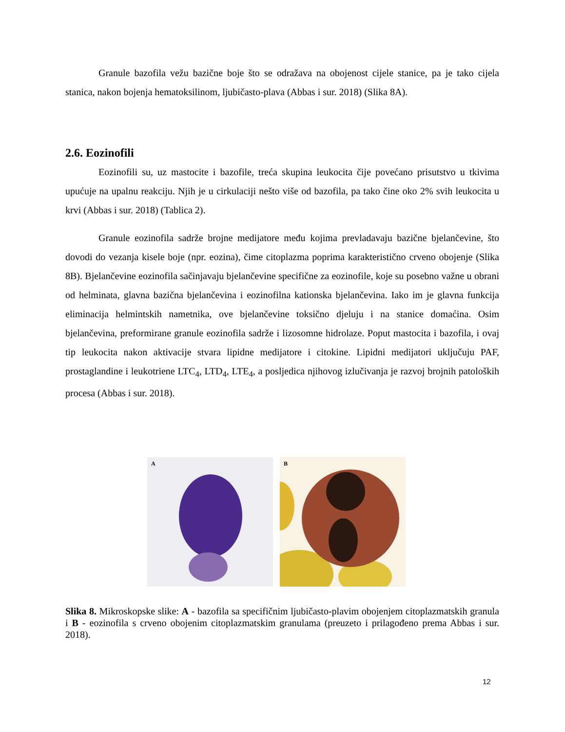Granule bazofila vežu bazične boje što se odražava na obojenost cijele stanice, pa je tako cijela stanica, nakon bojenja hematoksilinom, ljubičasto-plava (Abbas i sur. 2018) (Slika 8A).
2.6. Eozinofili
Eozinofili su, uz mastocite i bazofile, treća skupina leukocita čije povećano prisutstvo u tkivima upućuje na upalnu reakciju. Njih je u cirkulaciji nešto više od bazofila, pa tako čine oko 2% svih leukocita u krvi (Abbas i sur. 2018) (Tablica 2).
Granule eozinofila sadrže brojne medijatore među kojima prevladavaju bazične bjelančevine, što dovodi do vezanja kisele boje (npr. eozina), čime citoplazma poprima karakteristično crveno obojenje (Slika 8B). Bjelančevine eozinofila sačinjavaju bjelančevine specifične za eozinofile, koje su posebno važne u obrani od helminata, glavna bazična bjelančevina i eozinofilna kationska bjelančevina. Iako im je glavna funkcija eliminacija helmintskih nametnika, ove bjelančevine toksično djeluju i na stanice domaćina. Osim bjelančevina, preformirane granule eozinofila sadrže i lizosomne hidrolaze. Poput mastocita i bazofila, i ovaj tip leukocita nakon aktivacije stvara lipidne medijatore i citokine. Lipidni medijatori uključuju PAF, prostaglandine i leukotriene LTC<sub>4</sub>, LTD<sub>4</sub>, LTE<sub>4</sub>, a posljedica njihovog izlučivanja je razvoj brojnih patoloških procesa (Abbas i sur. 2018).
A
B
Slika 8. Mikroskopske slike: A - bazofila sa specifičnim ljubičasto-plavim obojenjem citoplazmatskih granula i B - eozinofila s crveno obojenim citoplazmatskim granulama (preuzeto i prilagođeno prema Abbas i sur. 2018).
12